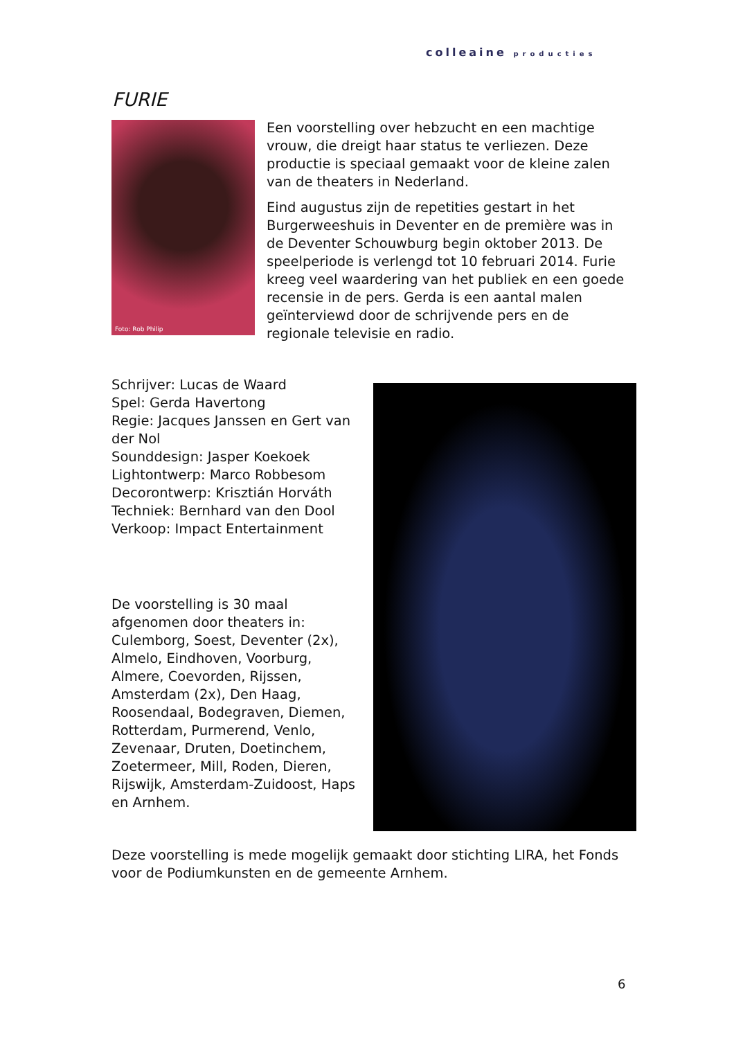colleaine producties
FURIE
Foto: Rob Philip
Een voorstelling over hebzucht en een machtige vrouw, die dreigt haar status te verliezen. Deze productie is speciaal gemaakt voor de kleine zalen van de theaters in Nederland.
Eind augustus zijn de repetities gestart in het Burgerweeshuis in Deventer en de première was in de Deventer Schouwburg begin oktober 2013. De speelperiode is verlengd tot 10 februari 2014. Furie kreeg veel waardering van het publiek en een goede recensie in de pers. Gerda is een aantal malen geïnterviewd door de schrijvende pers en de regionale televisie en radio.
Schrijver: Lucas de Waard
Spel: Gerda Havertong
Regie: Jacques Janssen en Gert van der Nol
Sounddesign: Jasper Koekoek
Lightontwerp: Marco Robbesom
Decorontwerp: Krisztián Horváth
Techniek: Bernhard van den Dool
Verkoop: Impact Entertainment
De voorstelling is 30 maal afgenomen door theaters in: Culemborg, Soest, Deventer (2x), Almelo, Eindhoven, Voorburg, Almere, Coevorden, Rijssen, Amsterdam (2x), Den Haag, Roosendaal, Bodegraven, Diemen, Rotterdam, Purmerend, Venlo, Zevenaar, Druten, Doetinchem, Zoetermeer, Mill, Roden, Dieren, Rijswijk, Amsterdam-Zuidoost, Haps en Arnhem.
Deze voorstelling is mede mogelijk gemaakt door stichting LIRA, het Fonds voor de Podiumkunsten en de gemeente Arnhem.
6